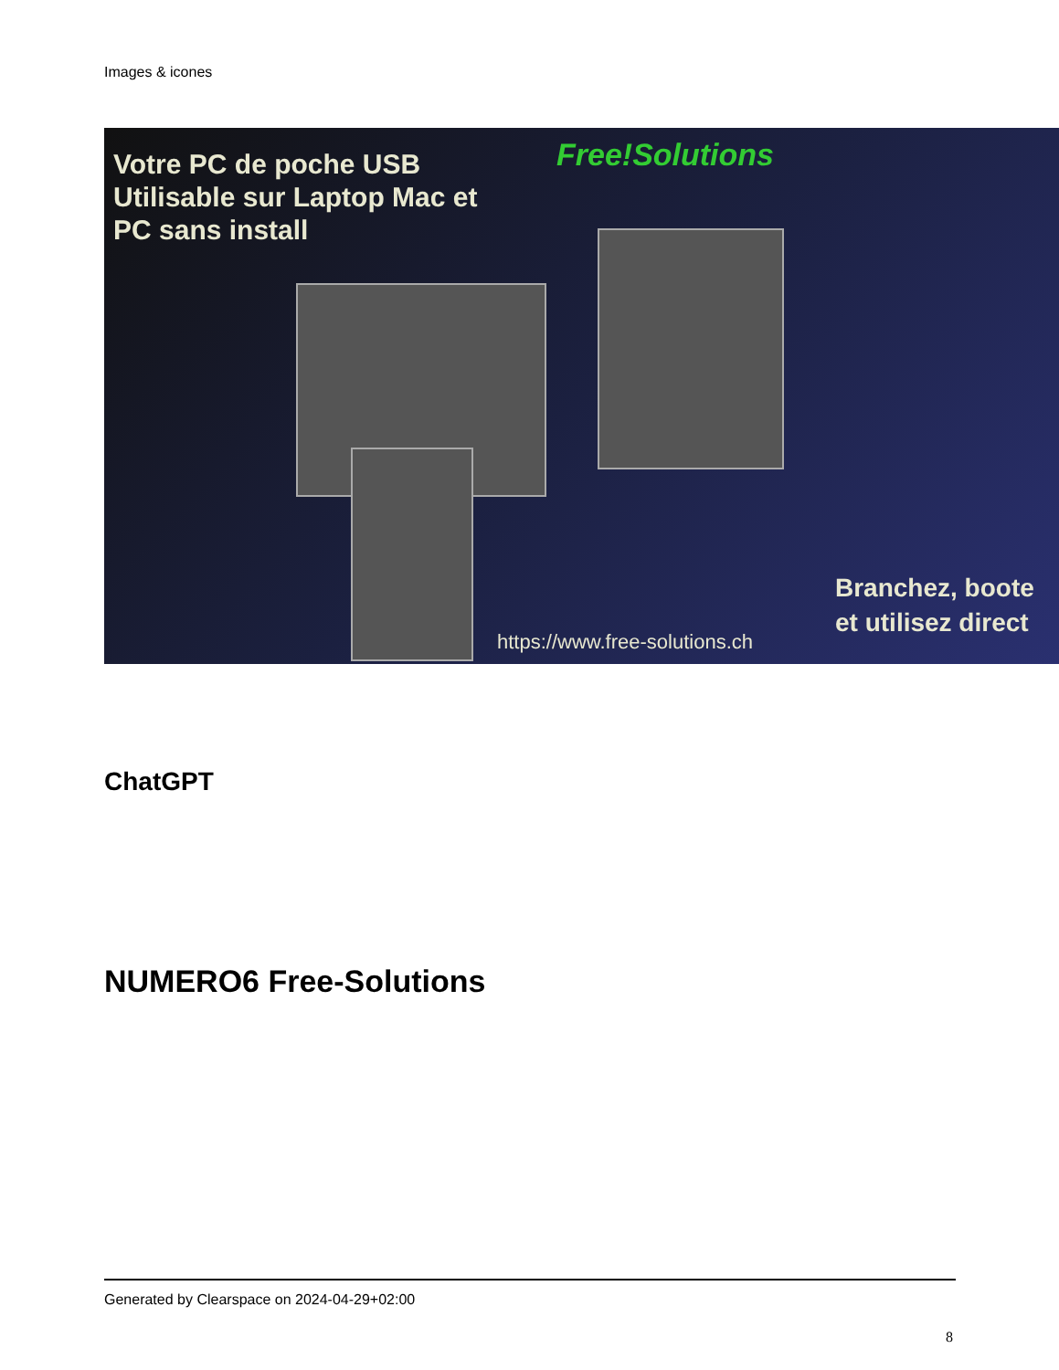Images & icones
Votre PC de poche USB
Utilisable sur Laptop Mac et
PC sans install
Free!Solutions
Branchez, boote
et utilisez direct
https://www.free-solutions.ch
ChatGPT
NUMERO6 Free-Solutions
Generated by Clearspace on 2024-04-29+02:00
8